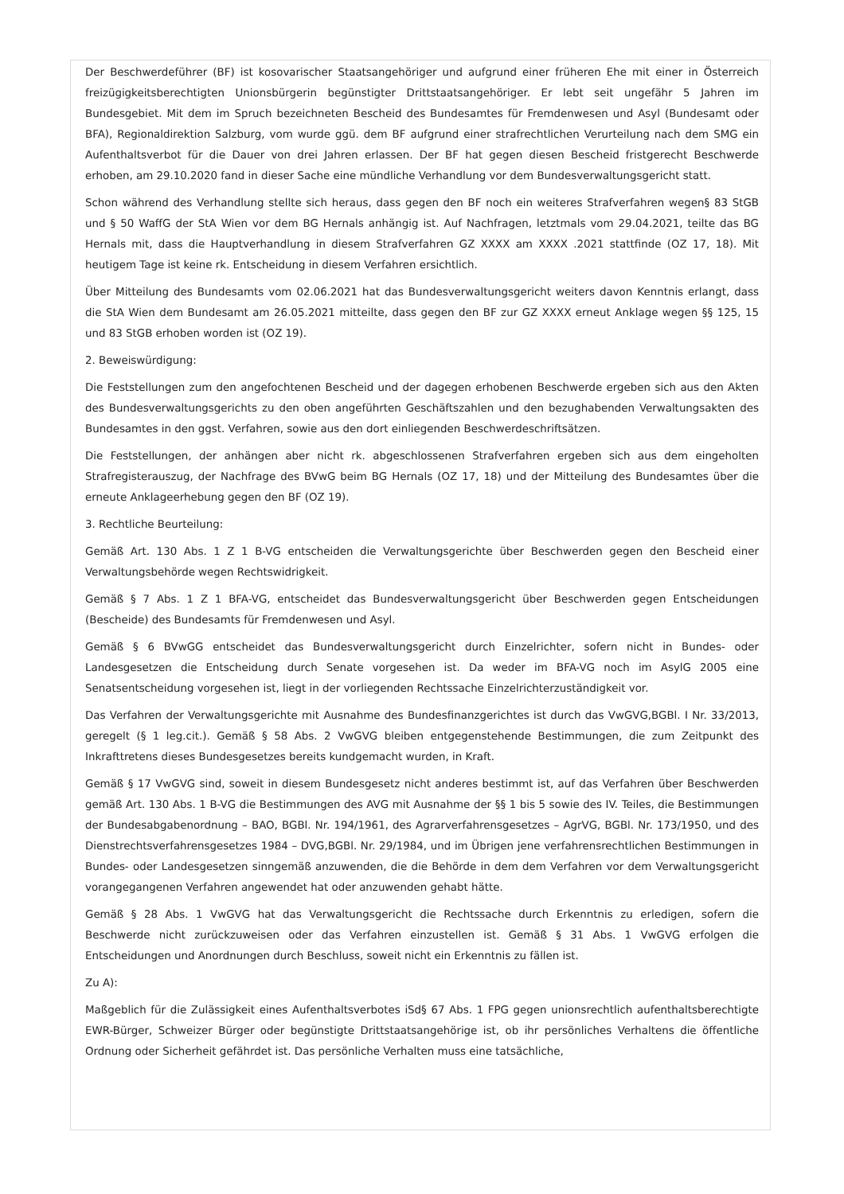Der Beschwerdeführer (BF) ist kosovarischer Staatsangehöriger und aufgrund einer früheren Ehe mit einer in Österreich freizügigkeitsberechtigten Unionsbürgerin begünstigter Drittstaatsangehöriger. Er lebt seit ungefähr 5 Jahren im Bundesgebiet. Mit dem im Spruch bezeichneten Bescheid des Bundesamtes für Fremdenwesen und Asyl (Bundesamt oder BFA), Regionaldirektion Salzburg, vom wurde ggü. dem BF aufgrund einer strafrechtlichen Verurteilung nach dem SMG ein Aufenthaltsverbot für die Dauer von drei Jahren erlassen. Der BF hat gegen diesen Bescheid fristgerecht Beschwerde erhoben, am 29.10.2020 fand in dieser Sache eine mündliche Verhandlung vor dem Bundesverwaltungsgericht statt.
Schon während des Verhandlung stellte sich heraus, dass gegen den BF noch ein weiteres Strafverfahren wegen§ 83 StGB und § 50 WaffG der StA Wien vor dem BG Hernals anhängig ist. Auf Nachfragen, letztmals vom 29.04.2021, teilte das BG Hernals mit, dass die Hauptverhandlung in diesem Strafverfahren GZ XXXX am XXXX .2021 stattfinde (OZ 17, 18). Mit heutigem Tage ist keine rk. Entscheidung in diesem Verfahren ersichtlich.
Über Mitteilung des Bundesamts vom 02.06.2021 hat das Bundesverwaltungsgericht weiters davon Kenntnis erlangt, dass die StA Wien dem Bundesamt am 26.05.2021 mitteilte, dass gegen den BF zur GZ XXXX erneut Anklage wegen §§ 125, 15 und 83 StGB erhoben worden ist (OZ 19).
2. Beweiswürdigung:
Die Feststellungen zum den angefochtenen Bescheid und der dagegen erhobenen Beschwerde ergeben sich aus den Akten des Bundesverwaltungsgerichts zu den oben angeführten Geschäftszahlen und den bezughabenden Verwaltungsakten des Bundesamtes in den ggst. Verfahren, sowie aus den dort einliegenden Beschwerdeschriftsätzen.
Die Feststellungen, der anhängen aber nicht rk. abgeschlossenen Strafverfahren ergeben sich aus dem eingeholten Strafregisterauszug, der Nachfrage des BVwG beim BG Hernals (OZ 17, 18) und der Mitteilung des Bundesamtes über die erneute Anklageerhebung gegen den BF (OZ 19).
3. Rechtliche Beurteilung:
Gemäß Art. 130 Abs. 1 Z 1 B-VG entscheiden die Verwaltungsgerichte über Beschwerden gegen den Bescheid einer Verwaltungsbehörde wegen Rechtswidrigkeit.
Gemäß § 7 Abs. 1 Z 1 BFA-VG, entscheidet das Bundesverwaltungsgericht über Beschwerden gegen Entscheidungen (Bescheide) des Bundesamts für Fremdenwesen und Asyl.
Gemäß § 6 BVwGG entscheidet das Bundesverwaltungsgericht durch Einzelrichter, sofern nicht in Bundes- oder Landesgesetzen die Entscheidung durch Senate vorgesehen ist. Da weder im BFA-VG noch im AsylG 2005 eine Senatsentscheidung vorgesehen ist, liegt in der vorliegenden Rechtssache Einzelrichterzuständigkeit vor.
Das Verfahren der Verwaltungsgerichte mit Ausnahme des Bundesfinanzgerichtes ist durch das VwGVG,BGBl. I Nr. 33/2013, geregelt (§ 1 leg.cit.). Gemäß § 58 Abs. 2 VwGVG bleiben entgegenstehende Bestimmungen, die zum Zeitpunkt des Inkrafttretens dieses Bundesgesetzes bereits kundgemacht wurden, in Kraft.
Gemäß § 17 VwGVG sind, soweit in diesem Bundesgesetz nicht anderes bestimmt ist, auf das Verfahren über Beschwerden gemäß Art. 130 Abs. 1 B-VG die Bestimmungen des AVG mit Ausnahme der §§ 1 bis 5 sowie des IV. Teiles, die Bestimmungen der Bundesabgabenordnung – BAO, BGBl. Nr. 194/1961, des Agrarverfahrensgesetzes – AgrVG, BGBl. Nr. 173/1950, und des Dienstrechtsverfahrensgesetzes 1984 – DVG,BGBl. Nr. 29/1984, und im Übrigen jene verfahrensrechtlichen Bestimmungen in Bundes- oder Landesgesetzen sinngemäß anzuwenden, die die Behörde in dem dem Verfahren vor dem Verwaltungsgericht vorangegangenen Verfahren angewendet hat oder anzuwenden gehabt hätte.
Gemäß § 28 Abs. 1 VwGVG hat das Verwaltungsgericht die Rechtssache durch Erkenntnis zu erledigen, sofern die Beschwerde nicht zurückzuweisen oder das Verfahren einzustellen ist. Gemäß § 31 Abs. 1 VwGVG erfolgen die Entscheidungen und Anordnungen durch Beschluss, soweit nicht ein Erkenntnis zu fällen ist.
Zu A):
Maßgeblich für die Zulässigkeit eines Aufenthaltsverbotes iSd§ 67 Abs. 1 FPG gegen unionsrechtlich aufenthaltsberechtigte EWR-Bürger, Schweizer Bürger oder begünstigte Drittstaatsangehörige ist, ob ihr persönliches Verhaltens die öffentliche Ordnung oder Sicherheit gefährdet ist. Das persönliche Verhalten muss eine tatsächliche,